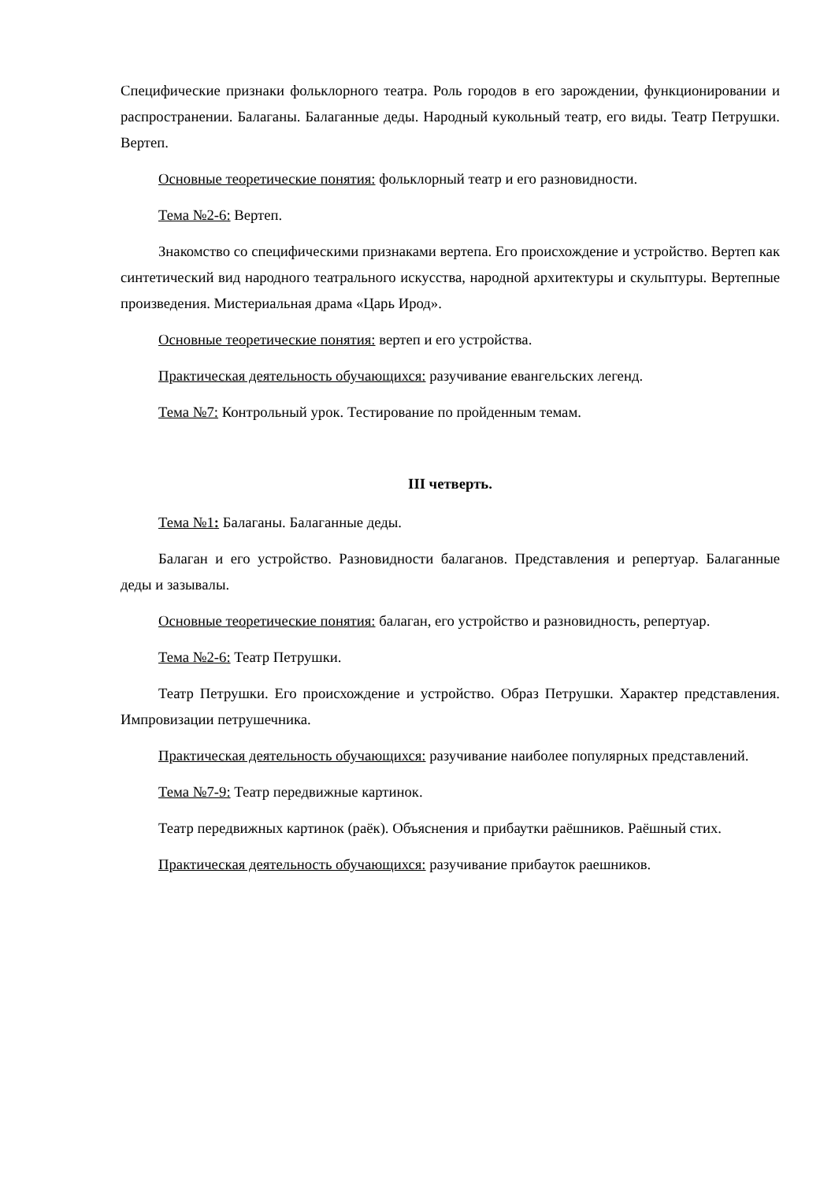Специфические признаки фольклорного театра. Роль городов в его зарождении, функционировании и распространении. Балаганы. Балаганные деды. Народный кукольный театр, его виды. Театр Петрушки. Вертеп.
Основные теоретические понятия: фольклорный театр и его разновидности.
Тема №2-6: Вертеп.
Знакомство со специфическими признаками вертепа. Его происхождение и устройство. Вертеп как синтетический вид народного театрального искусства, народной архитектуры и скульптуры. Вертепные произведения. Мистериальная драма «Царь Ирод».
Основные теоретические понятия: вертеп и его устройства.
Практическая деятельность обучающихся: разучивание евангельских легенд.
Тема №7: Контрольный урок. Тестирование по пройденным темам.
III четверть.
Тема №1: Балаганы. Балаганные деды.
Балаган и его устройство. Разновидности балаганов. Представления и репертуар. Балаганные деды и зазывалы.
Основные теоретические понятия: балаган, его устройство и разновидность, репертуар.
Тема №2-6: Театр Петрушки.
Театр Петрушки. Его происхождение и устройство. Образ Петрушки. Характер представления. Импровизации петрушечника.
Практическая деятельность обучающихся: разучивание наиболее популярных представлений.
Тема №7-9: Театр передвижные картинок.
Театр передвижных картинок (раёк). Объяснения и прибаутки раёшников. Раёшный стих.
Практическая деятельность обучающихся: разучивание прибауток раешников.